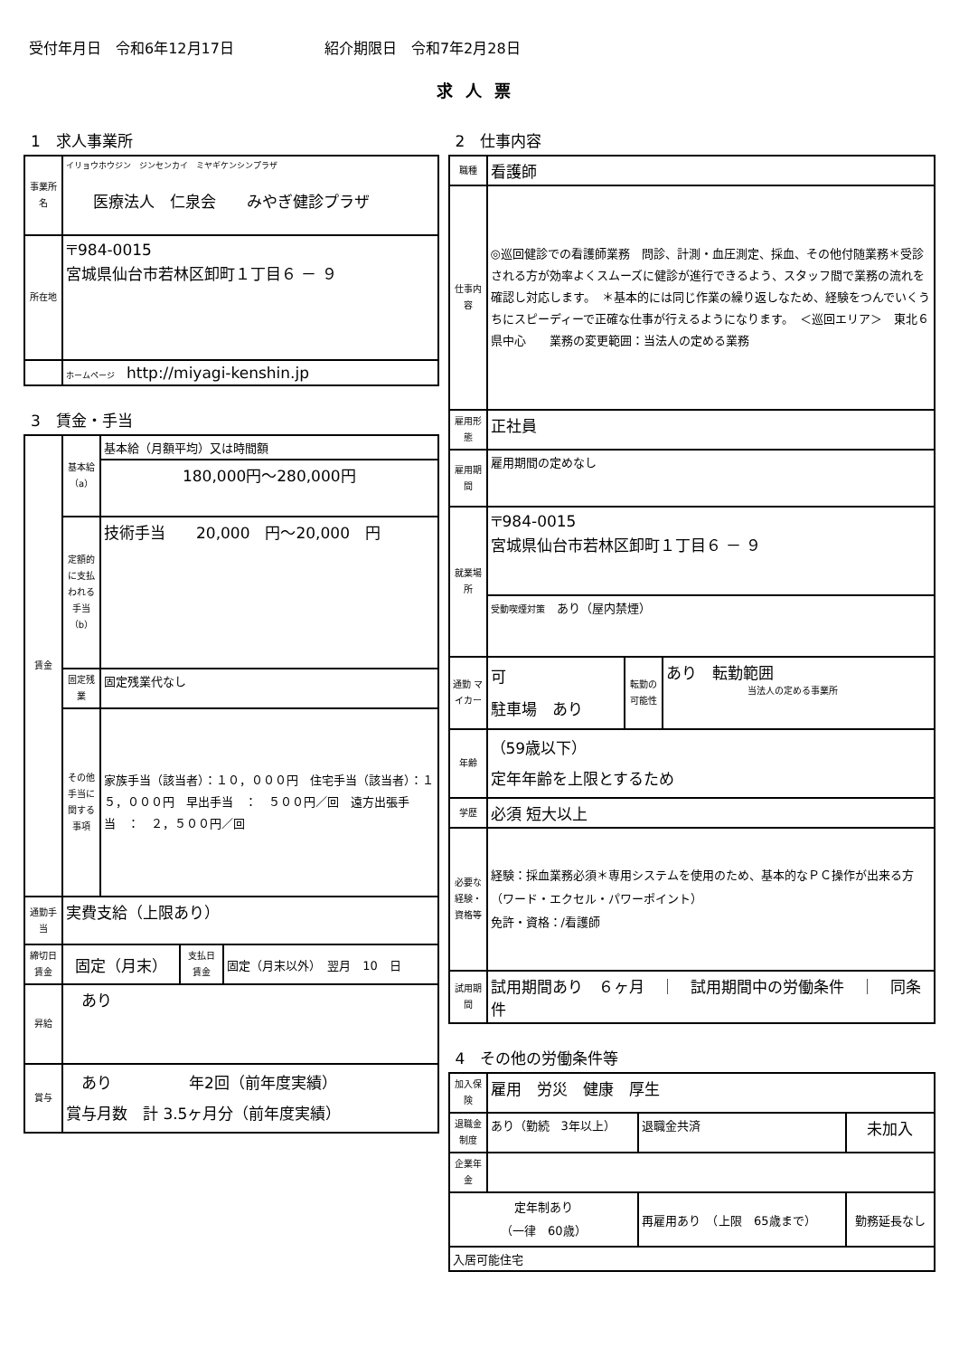受付年月日　令和6年12月17日 紹介期限日　令和7年2月28日
求人票
1　求人事業所
| 事業所名 | イリョウホウジン ジンセンカイ ミヤギケンシンプラザ 医療法人 仁泉会 みやぎ健診プラザ |
| 所在地 | 〒984-0015 宮城県仙台市若林区卸町１丁目６ － ９ |
| | ホームページ http://miyagi-kenshin.jp |
3　賃金・手当
| 賃金 | 基本給（a） | 基本給（月額平均）又は時間額 |
| | | 180,000円～280,000円 |
| | 定額的に支払われる手当（b） | 技術手当 20,000 円～20,000 円 |
| | 固定残業 | 固定残業代なし |
| | その他手当に関する事項 | 家族手当（該当者）：１０，０００円 住宅手当（該当者）：１５，０００円 早出手当 ： ５００円／回 遠方出張手当 ： ２，５００円／回 |
| 通勤手当 | 実費支給（上限あり） | |
| 締切日 賃金 | 固定（月末） | 支払日 賃金 | 固定（月末以外） 翌月 10 日 |
| 昇給 | あり | | |
| 賞与 | あり 年2回（前年度実績） 賞与月数 計 3.5ヶ月分（前年度実績） | | |
2　仕事内容
| 職種 | 看護師 | | |
| 仕事内容 | ◎巡回健診での看護師業務 問診、計測・血圧測定、採血、その他付随業務＊受診される方が効率よくスムーズに健診が進行できるよう、スタッフ間で業務の流れを確認し対応します。 ＊基本的には同じ作業の繰り返しなため、経験をつんでいくうちにスピーディーで正確な仕事が行えるようになります。 ＜巡回エリア＞ 東北６県中心 業務の変更範囲：当法人の定める業務 | | |
| 雇用形態 | 正社員 | | |
| 雇用期間 | 雇用期間の定めなし | | |
| 就業場所 | 〒984-0015 宮城県仙台市若林区卸町１丁目６ － ９ | | |
| | 受動喫煙対策 あり（屋内禁煙） | | |
| 通勤 マイカー | 可 駐車場 あり | 転勤の可能性 | あり 転勤範囲 当法人の定める事業所 |
| 年齢 | （59歳以下） 定年年齢を上限とするため | | |
| 学歴 | 必須 短大以上 | | |
| 必要な経験・資格等 | 経験：採血業務必須＊専用システムを使用のため、基本的なＰＣ操作が出来る方 （ワード・エクセル・パワーポイント） 免許・資格：/看護師 | | |
| 試用期間 | 試用期間あり ６ヶ月 ｜ 試用期間中の労働条件 ｜ 同条件 | | |
4　その他の労働条件等
| 加入保険 | 雇用 労災 健康 厚生 | | |
| 退職金制度 | あり（勤続 3年以上） | 退職金共済 | 未加入 |
| 企業年金 | | | |
| 定年制あり （一律 60歳） | | 再雇用あり （上限 65歳まで） | 勤務延長なし |
| 入居可能住宅 | | | |